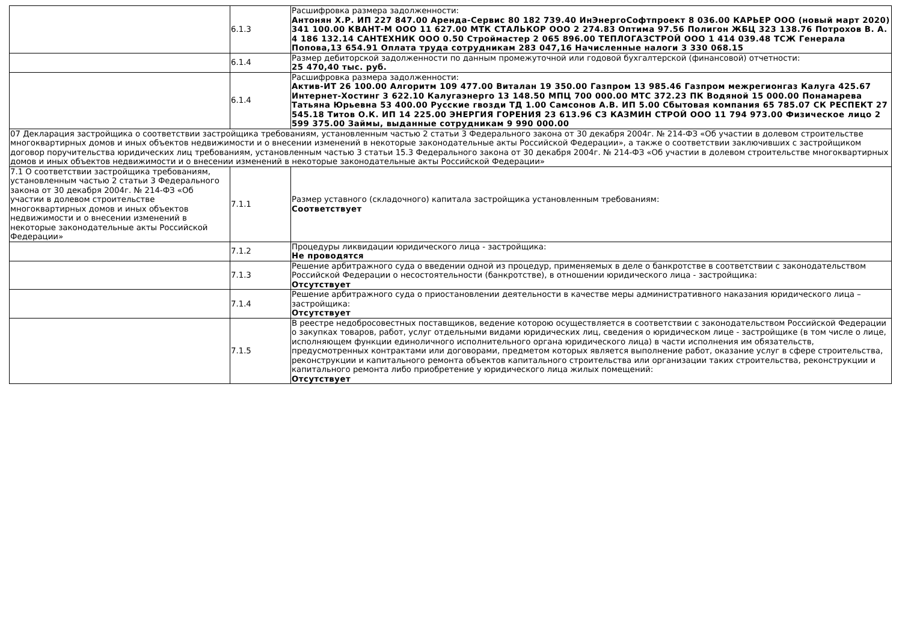| | 6.1.3 | Расшифровка размера задолженности: Антонян Х.Р. ИП 227 847.00 Аренда-Сервис 80 182 739.40 ИнЭнергоСофтпроект 8 036.00 КАРЬЕР ООО (новый март 2020) 341 100.00 КВАНТ-М ООО 11 627.00 МТК СТАЛЬКОР ООО 2 274.83 Оптима 97.56 Полигон ЖБЦ 323 138.76 Потрохов В. А. 4 186 132.14 САНТЕХНИК ООО 0.50 Строймастер 2 065 896.00 ТЕПЛОГАЗСТРОЙ ООО 1 414 039.48 ТСЖ Генерала Попова,13 654.91 Оплата труда сотрудникам 283 047,16 Начисленные налоги 3 330 068.15 |
| | 6.1.4 | Размер дебиторской задолженности по данным промежуточной или годовой бухгалтерской (финансовой) отчетности: 25 470,40 тыс. руб. |
| | 6.1.4 | Расшифровка размера задолженности: Актив-ИТ 26 100.00 Алгоритм 109 477.00 Виталан 19 350.00 Газпром 13 985.46 Газпром межрегионгаз Калуга 425.67 Интернет-Хостинг 3 622.10 Калугаэнерго 13 148.50 МПЦ 700 000.00 МТС 372.23 ПК Водяной 15 000.00 Понамарева Татьяна Юрьевна 53 400.00 Русские гвозди ТД 1.00 Самсонов А.В. ИП 5.00 Сбытовая компания 65 785.07 СК РЕСПЕКТ 27 545.18 Титов О.К. ИП 14 225.00 ЭНЕРГИЯ ГОРЕНИЯ 23 613.96 СЗ КАЗМИН СТРОЙ ООО 11 794 973.00 Физическое лицо 2 599 375.00 Займы, выданные сотрудникам 9 990 000.00 |
| 07 Декларация застройщика о соответствии застройщика требованиям, установленным частью 2 статьи 3 Федерального закона от 30 декабря 2004г. № 214-ФЗ «Об участии в долевом строительстве многоквартирных домов и иных объектов недвижимости и о внесении изменений в некоторые законодательные акты Российской Федерации», а также о соответствии заключивших с застройщиком договор поручительства юридических лиц требованиям, установленным частью 3 статьи 15.3 Федерального закона от 30 декабря 2004г. № 214-ФЗ «Об участии в долевом строительстве многоквартирных домов и иных объектов недвижимости и о внесении изменений в некоторые законодательные акты Российской Федерации» | | |
| 7.1 О соответствии застройщика требованиям, установленным частью 2 статьи 3 Федерального закона от 30 декабря 2004г. № 214-ФЗ «Об участии в долевом строительстве многоквартирных домов и иных объектов недвижимости и о внесении изменений в некоторые законодательные акты Российской Федерации» | 7.1.1 | Размер уставного (складочного) капитала застройщика установленным требованиям: Соответствует |
| | 7.1.2 | Процедуры ликвидации юридического лица - застройщика: Не проводятся |
| | 7.1.3 | Решение арбитражного суда о введении одной из процедур, применяемых в деле о банкротстве в соответствии с законодательством Российской Федерации о несостоятельности (банкротстве), в отношении юридического лица - застройщика: Отсутствует |
| | 7.1.4 | Решение арбитражного суда о приостановлении деятельности в качестве меры административного наказания юридического лица – застройщика: Отсутствует |
| | 7.1.5 | В реестре недобросовестных поставщиков, ведение которою осуществляется в соответствии с законодательством Российской Федерации о закупках товаров, работ, услуг отдельными видами юридических лиц, сведения о юридическом лице - застройщике (в том числе о лице, исполняющем функции единоличного исполнительного органа юридического лица) в части исполнения им обязательств, предусмотренных контрактами или договорами, предметом которых является выполнение работ, оказание услуг в сфере строительства, реконструкции и капитального ремонта объектов капитального строительства или организации таких строительства, реконструкции и капитального ремонта либо приобретение у юридического лица жилых помещений: Отсутствует |